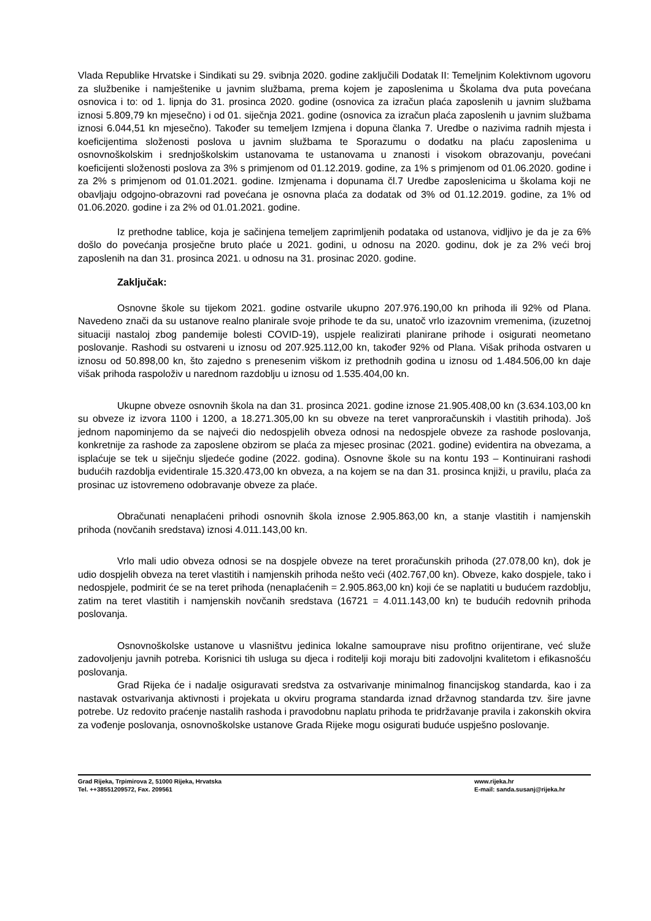Vlada Republike Hrvatske i Sindikati su 29. svibnja 2020. godine zaključili Dodatak II: Temeljnim Kolektivnom ugovoru za službenike i namještenike u javnim službama, prema kojem je zaposlenima u Školama dva puta povećana osnovica i to: od 1. lipnja do 31. prosinca 2020. godine (osnovica za izračun plaća zaposlenih u javnim službama iznosi 5.809,79 kn mjesečno) i od 01. siječnja 2021. godine (osnovica za izračun plaća zaposlenih u javnim službama iznosi 6.044,51 kn mjesečno). Također su temeljem Izmjena i dopuna članka 7. Uredbe o nazivima radnih mjesta i koeficijentima složenosti poslova u javnim službama te Sporazumu o dodatku na plaću zaposlenima u osnovnoškolskim i srednjoškolskim ustanovama te ustanovama u znanosti i visokom obrazovanju, povećani koeficijenti složenosti poslova za 3% s primjenom od 01.12.2019. godine, za 1% s primjenom od 01.06.2020. godine i za 2% s primjenom od 01.01.2021. godine. Izmjenama i dopunama čl.7 Uredbe zaposlenicima u školama koji ne obavljaju odgojno-obrazovni rad povećana je osnovna plaća za dodatak od 3% od 01.12.2019. godine, za 1% od 01.06.2020. godine i za 2% od 01.01.2021. godine.
Iz prethodne tablice, koja je sačinjena temeljem zaprimljenih podataka od ustanova, vidljivo je da je za 6% došlo do povećanja prosječne bruto plaće u 2021. godini, u odnosu na 2020. godinu, dok je za 2% veći broj zaposlenih na dan 31. prosinca 2021. u odnosu na 31. prosinac 2020. godine.
Zaključak:
Osnovne škole su tijekom 2021. godine ostvarile ukupno 207.976.190,00 kn prihoda ili 92% od Plana. Navedeno znači da su ustanove realno planirale svoje prihode te da su, unatoč vrlo izazovnim vremenima, (izuzetnoj situaciji nastaloj zbog pandemije bolesti COVID-19), uspjele realizirati planirane prihode i osigurati neometano poslovanje. Rashodi su ostvareni u iznosu od 207.925.112,00 kn, također 92% od Plana. Višak prihoda ostvaren u iznosu od 50.898,00 kn, što zajedno s prenesenim viškom iz prethodnih godina u iznosu od 1.484.506,00 kn daje višak prihoda raspoloživ u narednom razdoblju u iznosu od 1.535.404,00 kn.
Ukupne obveze osnovnih škola na dan 31. prosinca 2021. godine iznose 21.905.408,00 kn (3.634.103,00 kn su obveze iz izvora 1100 i 1200, a 18.271.305,00 kn su obveze na teret vanproračunskih i vlastitih prihoda). Još jednom napominjemo da se najveći dio nedospjelih obveza odnosi na nedospjele obveze za rashode poslovanja, konkretnije za rashode za zaposlene obzirom se plaća za mjesec prosinac (2021. godine) evidentira na obvezama, a isplaćuje se tek u siječnju sljedeće godine (2022. godina). Osnovne škole su na kontu 193 – Kontinuirani rashodi budućih razdoblja evidentirale 15.320.473,00 kn obveza, a na kojem se na dan 31. prosinca knjiži, u pravilu, plaća za prosinac uz istovremeno odobravanje obveze za plaće.
Obračunati nenaplaćeni prihodi osnovnih škola iznose 2.905.863,00 kn, a stanje vlastitih i namjenskih prihoda (novčanih sredstava) iznosi 4.011.143,00 kn.
Vrlo mali udio obveza odnosi se na dospjele obveze na teret proračunskih prihoda (27.078,00 kn), dok je udio dospjelih obveza na teret vlastitih i namjenskih prihoda nešto veći (402.767,00 kn). Obveze, kako dospjele, tako i nedospjele, podmirit će se na teret prihoda (nenaplaćenih = 2.905.863,00 kn) koji će se naplatiti u budućem razdoblju, zatim na teret vlastitih i namjenskih novčanih sredstava (16721 = 4.011.143,00 kn) te budućih redovnih prihoda poslovanja.
Osnovnoškolske ustanove u vlasništvu jedinica lokalne samouprave nisu profitno orijentirane, već služe zadovoljenju javnih potreba. Korisnici tih usluga su djeca i roditelji koji moraju biti zadovoljni kvalitetom i efikasnošću poslovanja.
Grad Rijeka će i nadalje osiguravati sredstva za ostvarivanje minimalnog financijskog standarda, kao i za nastavak ostvarivanja aktivnosti i projekata u okviru programa standarda iznad državnog standarda tzv. šire javne potrebe. Uz redovito praćenje nastalih rashoda i pravodobnu naplatu prihoda te pridržavanje pravila i zakonskih okvira za vođenje poslovanja, osnovnoškolske ustanove Grada Rijeke mogu osigurati buduće uspješno poslovanje.
Grad Rijeka, Trpimirova 2, 51000 Rijeka, Hrvatska
Tel. ++38551209572, Fax. 209561
www.rijeka.hr
E-mail: sanda.susanj@rijeka.hr